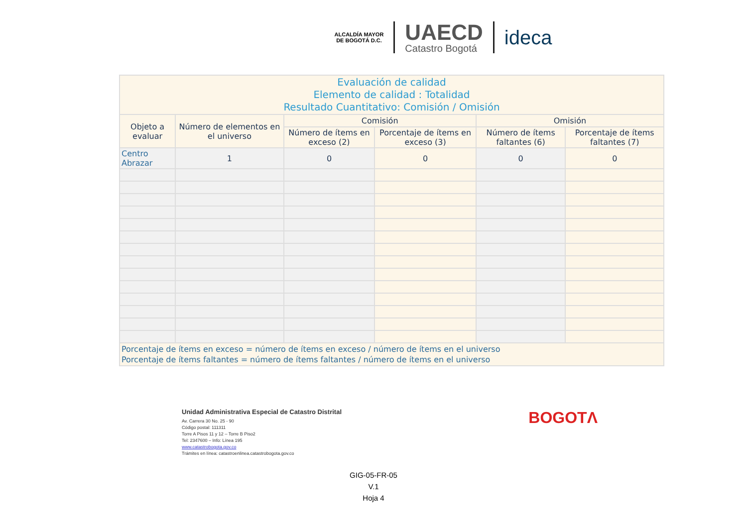ALCALDÍA MAYOR
DE BOGOTÁ D.C.
UAECD
Catastro Bogotá
ideca
| Evaluación de calidad Elemento de calidad : Totalidad Resultado Cuantitativo: Comisión / Omisión | | | | | |
| Objeto a evaluar | Número de elementos en el universo | Comisión | | Omisión | |
| | | Número de ítems en exceso (2) | Porcentaje de ítems en exceso (3) | Número de ítems faltantes (6) | Porcentaje de ítems faltantes (7) |
| Centro Abrazar | 1 | 0 | 0 | 0 | 0 |
| Porcentaje de ítems en exceso = número de ítems en exceso / número de ítems en el universo Porcentaje de ítems faltantes = número de ítems faltantes / número de ítems en el universo | | | | | |
Unidad Administrativa Especial de Catastro Distrital
Av. Carrera 30 No. 25 - 90
Código postal: 111311
Torre A Pisos 11 y 12 – Torre B Piso2
Tel: 2347600 – Info: Línea 195
www.catastrobogota.gov.co
Trámites en línea: catastroenlinea.catastrobogota.gov.co
BOGOTΛ
GIG-05-FR-05
V.1
Hoja 4